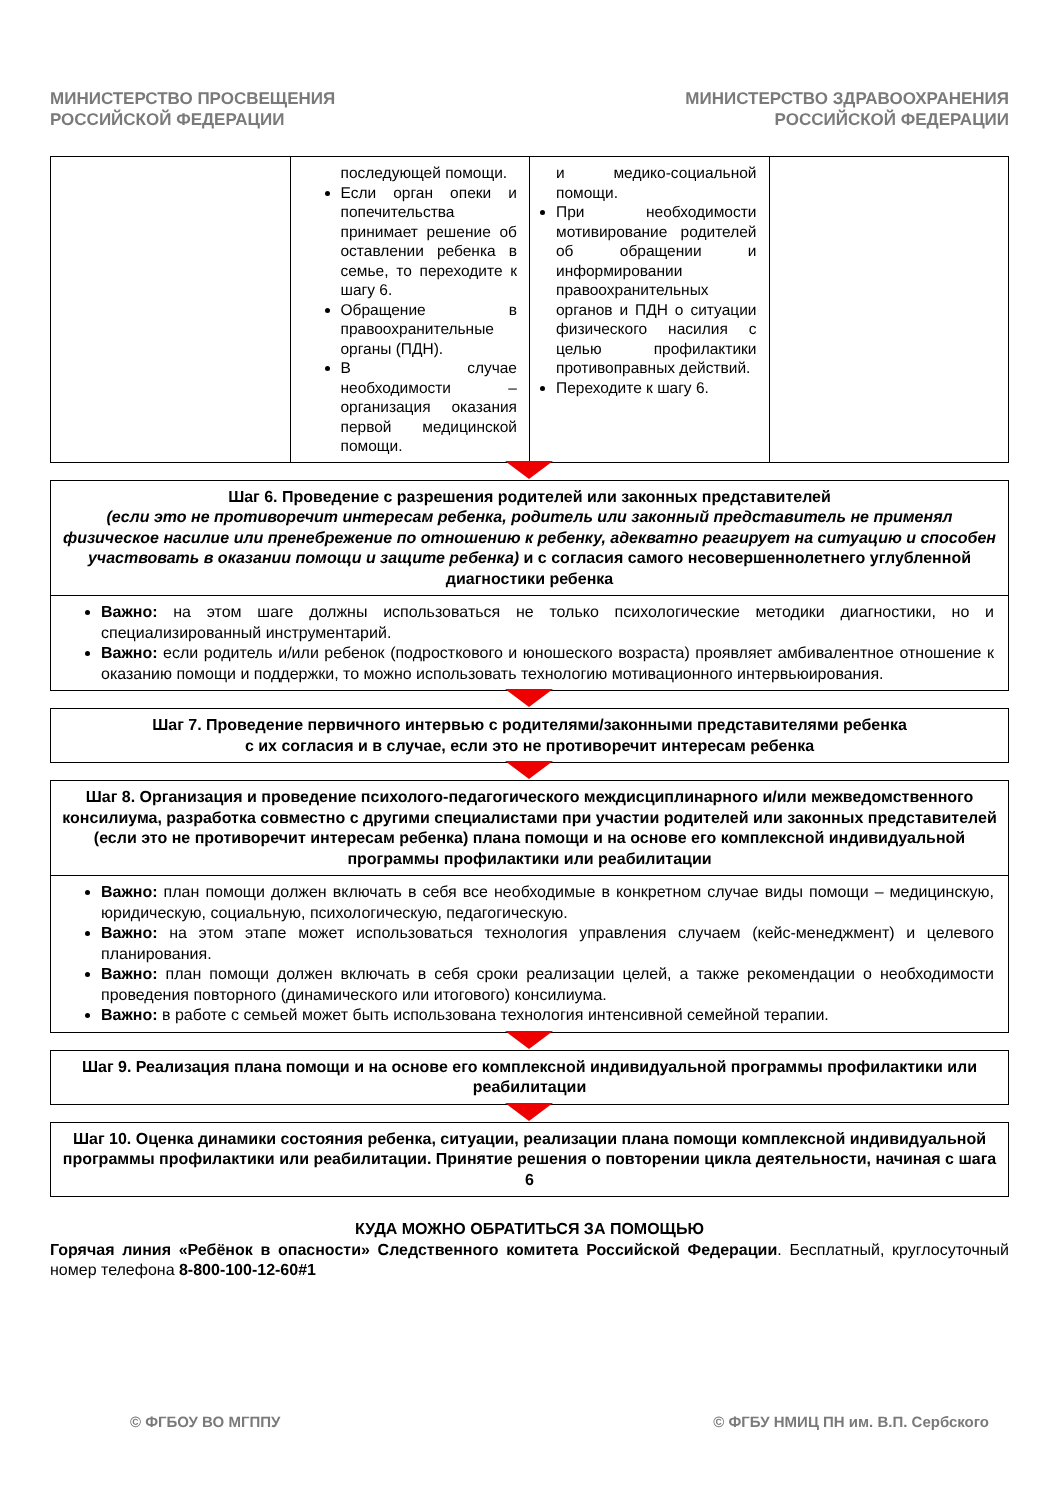МИНИСТЕРСТВО ПРОСВЕЩЕНИЯ
РОССИЙСКОЙ ФЕДЕРАЦИИ
МИНИСТЕРСТВО ЗДРАВООХРАНЕНИЯ
РОССИЙСКОЙ ФЕДЕРАЦИИ
| | последующей помощи. Если орган опеки и попечительства принимает решение об оставлении ребенка в семье, то переходите к шагу 6. Обращение в правоохранительные органы (ПДН). В случае необходимости – организация оказания первой медицинской помощи. | и медико-социальной помощи. При необходимости мотивирование родителей об обращении и информировании правоохранительных органов и ПДН о ситуации физического насилия с целью профилактики противоправных действий. Переходите к шагу 6. | |
Шаг 6. Проведение с разрешения родителей или законных представителей
(если это не противоречит интересам ребенка, родитель или законный представитель не применял физическое насилие или пренебрежение по отношению к ребенку, адекватно реагирует на ситуацию и способен участвовать в оказании помощи и защите ребенка) и с согласия самого несовершеннолетнего углубленной диагностики ребенка
Важно: на этом шаге должны использоваться не только психологические методики диагностики, но и специализированный инструментарий.
Важно: если родитель и/или ребенок (подросткового и юношеского возраста) проявляет амбивалентное отношение к оказанию помощи и поддержки, то можно использовать технологию мотивационного интервьюирования.
Шаг 7. Проведение первичного интервью с родителями/законными представителями ребенка
с их согласия и в случае, если это не противоречит интересам ребенка
Шаг 8. Организация и проведение психолого-педагогического междисциплинарного и/или межведомственного консилиума, разработка совместно с другими специалистами при участии родителей или законных представителей (если это не противоречит интересам ребенка) плана помощи и на основе его комплексной индивидуальной программы профилактики или реабилитации
Важно: план помощи должен включать в себя все необходимые в конкретном случае виды помощи – медицинскую, юридическую, социальную, психологическую, педагогическую.
Важно: на этом этапе может использоваться технология управления случаем (кейс-менеджмент) и целевого планирования.
Важно: план помощи должен включать в себя сроки реализации целей, а также рекомендации о необходимости проведения повторного (динамического или итогового) консилиума.
Важно: в работе с семьей может быть использована технология интенсивной семейной терапии.
Шаг 9. Реализация плана помощи и на основе его комплексной индивидуальной программы профилактики или реабилитации
Шаг 10. Оценка динамики состояния ребенка, ситуации, реализации плана помощи комплексной индивидуальной программы профилактики или реабилитации. Принятие решения о повторении цикла деятельности, начиная с шага 6
КУДА МОЖНО ОБРАТИТЬСЯ ЗА ПОМОЩЬЮ
Горячая линия «Ребёнок в опасности» Следственного комитета Российской Федерации. Бесплатный, круглосуточный номер телефона 8-800-100-12-60#1
© ФГБОУ ВО МГППУ © ФГБУ НМИЦ ПН им. В.П. Сербского